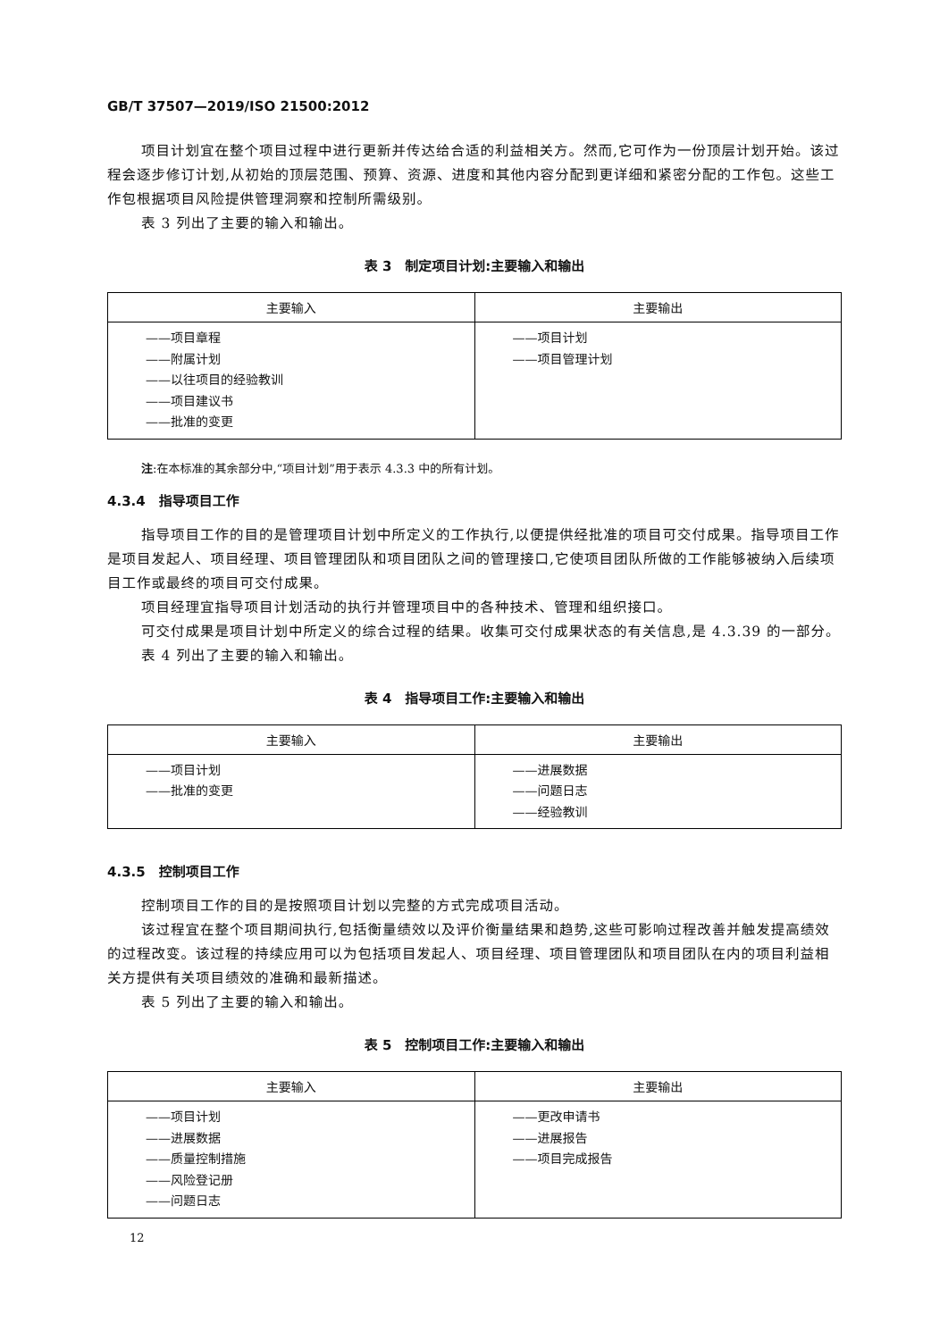GB/T 37507—2019/ISO 21500:2012
项目计划宜在整个项目过程中进行更新并传达给合适的利益相关方。然而,它可作为一份顶层计划开始。该过程会逐步修订计划,从初始的顶层范围、预算、资源、进度和其他内容分配到更详细和紧密分配的工作包。这些工作包根据项目风险提供管理洞察和控制所需级别。
表 3 列出了主要的输入和输出。
表 3　制定项目计划:主要输入和输出
| 主要输入 | 主要输出 |
| --- | --- |
| ——项目章程 ——附属计划 ——以往项目的经验教训 ——项目建议书 ——批准的变更 | ——项目计划 ——项目管理计划 |
注:在本标准的其余部分中,“项目计划”用于表示 4.3.3 中的所有计划。
4.3.4　指导项目工作
指导项目工作的目的是管理项目计划中所定义的工作执行,以便提供经批准的项目可交付成果。指导项目工作是项目发起人、项目经理、项目管理团队和项目团队之间的管理接口,它使项目团队所做的工作能够被纳入后续项目工作或最终的项目可交付成果。
项目经理宜指导项目计划活动的执行并管理项目中的各种技术、管理和组织接口。
可交付成果是项目计划中所定义的综合过程的结果。收集可交付成果状态的有关信息,是 4.3.39 的一部分。
表 4 列出了主要的输入和输出。
表 4　指导项目工作:主要输入和输出
| 主要输入 | 主要输出 |
| --- | --- |
| ——项目计划 ——批准的变更 | ——进展数据 ——问题日志 ——经验教训 |
4.3.5　控制项目工作
控制项目工作的目的是按照项目计划以完整的方式完成项目活动。
该过程宜在整个项目期间执行,包括衡量绩效以及评价衡量结果和趋势,这些可影响过程改善并触发提高绩效的过程改变。该过程的持续应用可以为包括项目发起人、项目经理、项目管理团队和项目团队在内的项目利益相关方提供有关项目绩效的准确和最新描述。
表 5 列出了主要的输入和输出。
表 5　控制项目工作:主要输入和输出
| 主要输入 | 主要输出 |
| --- | --- |
| ——项目计划 ——进展数据 ——质量控制措施 ——风险登记册 ——问题日志 | ——更改申请书 ——进展报告 ——项目完成报告 |
12